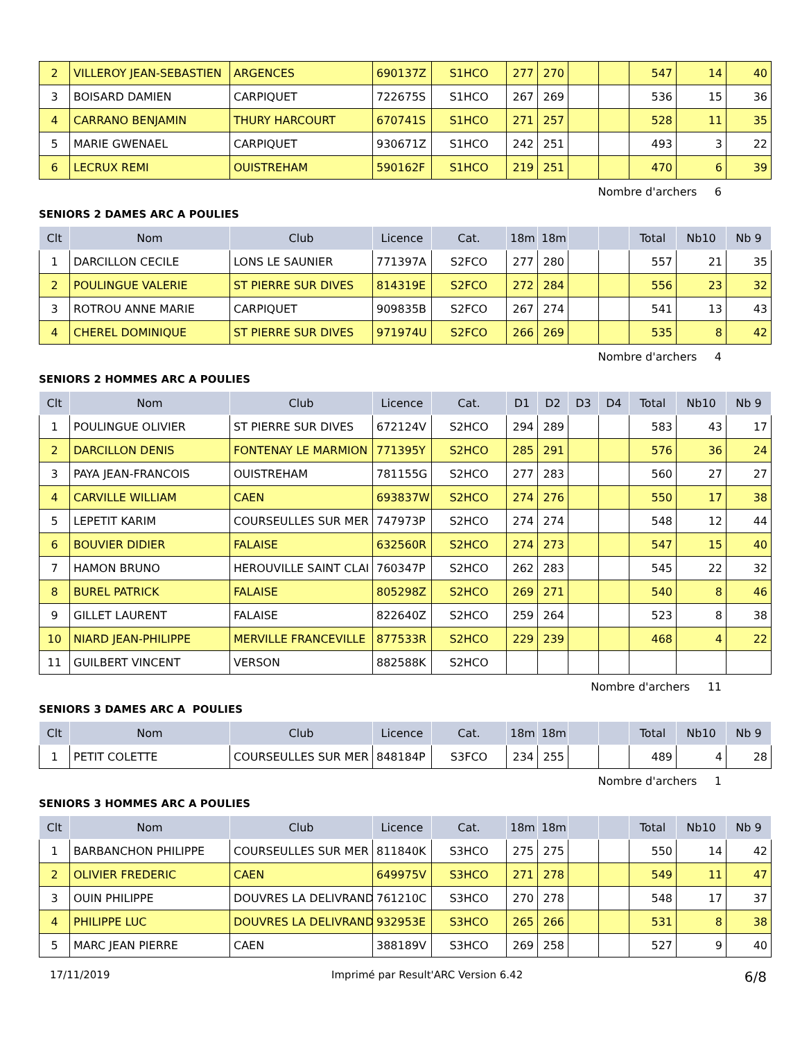| 2 | VILLEROY JEAN-SEBASTIEN | ARGENCES | 690137Z | S1HCO | 277 | 270 | | | 547 | 14 | 40 |
| 3 | BOISARD DAMIEN | CARPIQUET | 722675S | S1HCO | 267 | 269 | | | 536 | 15 | 36 |
| 4 | CARRANO BENJAMIN | THURY HARCOURT | 670741S | S1HCO | 271 | 257 | | | 528 | 11 | 35 |
| 5 | MARIE GWENAEL | CARPIQUET | 930671Z | S1HCO | 242 | 251 | | | 493 | 3 | 22 |
| 6 | LECRUX REMI | OUISTREHAM | 590162F | S1HCO | 219 | 251 | | | 470 | 6 | 39 |
Nombre d'archers 6
SENIORS 2 DAMES ARC A POULIES
| Clt | Nom | Club | Licence | Cat. | 18m | 18m | | | Total | Nb10 | Nb 9 |
| --- | --- | --- | --- | --- | --- | --- | --- | --- | --- | --- | --- |
| 1 | DARCILLON CECILE | LONS LE SAUNIER | 771397A | S2FCO | 277 | 280 | | | 557 | 21 | 35 |
| 2 | POULINGUE VALERIE | ST PIERRE SUR DIVES | 814319E | S2FCO | 272 | 284 | | | 556 | 23 | 32 |
| 3 | ROTROU ANNE MARIE | CARPIQUET | 909835B | S2FCO | 267 | 274 | | | 541 | 13 | 43 |
| 4 | CHEREL DOMINIQUE | ST PIERRE SUR DIVES | 971974U | S2FCO | 266 | 269 | | | 535 | 8 | 42 |
Nombre d'archers 4
SENIORS 2 HOMMES ARC A POULIES
| Clt | Nom | Club | Licence | Cat. | D1 | D2 | D3 | D4 | Total | Nb10 | Nb 9 |
| --- | --- | --- | --- | --- | --- | --- | --- | --- | --- | --- | --- |
| 1 | POULINGUE OLIVIER | ST PIERRE SUR DIVES | 672124V | S2HCO | 294 | 289 | | | 583 | 43 | 17 |
| 2 | DARCILLON DENIS | FONTENAY LE MARMION | 771395Y | S2HCO | 285 | 291 | | | 576 | 36 | 24 |
| 3 | PAYA JEAN-FRANCOIS | OUISTREHAM | 781155G | S2HCO | 277 | 283 | | | 560 | 27 | 27 |
| 4 | CARVILLE WILLIAM | CAEN | 693837W | S2HCO | 274 | 276 | | | 550 | 17 | 38 |
| 5 | LEPETIT KARIM | COURSEULLES SUR MER | 747973P | S2HCO | 274 | 274 | | | 548 | 12 | 44 |
| 6 | BOUVIER DIDIER | FALAISE | 632560R | S2HCO | 274 | 273 | | | 547 | 15 | 40 |
| 7 | HAMON BRUNO | HEROUVILLE SAINT CLAI | 760347P | S2HCO | 262 | 283 | | | 545 | 22 | 32 |
| 8 | BUREL PATRICK | FALAISE | 805298Z | S2HCO | 269 | 271 | | | 540 | 8 | 46 |
| 9 | GILLET LAURENT | FALAISE | 822640Z | S2HCO | 259 | 264 | | | 523 | 8 | 38 |
| 10 | NIARD JEAN-PHILIPPE | MERVILLE FRANCEVILLE | 877533R | S2HCO | 229 | 239 | | | 468 | 4 | 22 |
| 11 | GUILBERT VINCENT | VERSON | 882588K | S2HCO | | | | | | | |
Nombre d'archers 11
SENIORS 3 DAMES ARC A POULIES
| Clt | Nom | Club | Licence | Cat. | 18m | 18m | | | Total | Nb10 | Nb 9 |
| --- | --- | --- | --- | --- | --- | --- | --- | --- | --- | --- | --- |
| 1 | PETIT COLETTE | COURSEULLES SUR MER | 848184P | S3FCO | 234 | 255 | | | 489 | 4 | 28 |
Nombre d'archers 1
SENIORS 3 HOMMES ARC A POULIES
| Clt | Nom | Club | Licence | Cat. | 18m | 18m | | | Total | Nb10 | Nb 9 |
| --- | --- | --- | --- | --- | --- | --- | --- | --- | --- | --- | --- |
| 1 | BARBANCHON PHILIPPE | COURSEULLES SUR MER | 811840K | S3HCO | 275 | 275 | | | 550 | 14 | 42 |
| 2 | OLIVIER FREDERIC | CAEN | 649975V | S3HCO | 271 | 278 | | | 549 | 11 | 47 |
| 3 | OUIN PHILIPPE | DOUVRES LA DELIVRAND | 761210C | S3HCO | 270 | 278 | | | 548 | 17 | 37 |
| 4 | PHILIPPE LUC | DOUVRES LA DELIVRAND | 932953E | S3HCO | 265 | 266 | | | 531 | 8 | 38 |
| 5 | MARC JEAN PIERRE | CAEN | 388189V | S3HCO | 269 | 258 | | | 527 | 9 | 40 |
17/11/2019 Imprimé par Result'ARC Version 6.42 6/8